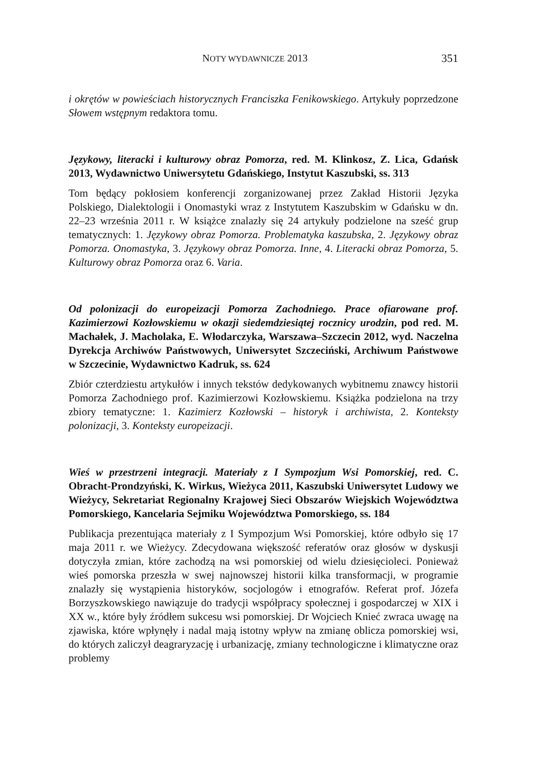NOTY WYDAWNICZE 2013 351
i okrętów w powieściach historycznych Franciszka Fenikowskiego. Artykuły poprzedzone Słowem wstępnym redaktora tomu.
Językowy, literacki i kulturowy obraz Pomorza, red. M. Klinkosz, Z. Lica, Gdańsk 2013, Wydawnictwo Uniwersytetu Gdańskiego, Instytut Kaszubski, ss. 313
Tom będący pokłosiem konferencji zorganizowanej przez Zakład Historii Języka Polskiego, Dialektologii i Onomastyki wraz z Instytutem Kaszubskim w Gdańsku w dn. 22–23 września 2011 r. W książce znalazły się 24 artykuły podzielone na sześć grup tematycznych: 1. Językowy obraz Pomorza. Problematyka kaszubska, 2. Językowy obraz Pomorza. Onomastyka, 3. Językowy obraz Pomorza. Inne, 4. Literacki obraz Pomorza, 5. Kulturowy obraz Pomorza oraz 6. Varia.
Od polonizacji do europeizacji Pomorza Zachodniego. Prace ofiarowane prof. Kazimierzowi Kozłowskiemu w okazji siedemdziesiątej rocznicy urodzin, pod red. M. Machałek, J. Macholaka, E. Włodarczyka, Warszawa–Szczecin 2012, wyd. Naczelna Dyrekcja Archiwów Państwowych, Uniwersytet Szczeciński, Archiwum Państwowe w Szczecinie, Wydawnictwo Kadruk, ss. 624
Zbiór czterdziestu artykułów i innych tekstów dedykowanych wybitnemu znawcy historii Pomorza Zachodniego prof. Kazimierzowi Kozłowskiemu. Książka podzielona na trzy zbiory tematyczne: 1. Kazimierz Kozłowski – historyk i archiwista, 2. Konteksty polonizacji, 3. Konteksty europeizacji.
Wieś w przestrzeni integracji. Materiały z I Sympozjum Wsi Pomorskiej, red. C. Obracht-Prondzyński, K. Wirkus, Wieżyca 2011, Kaszubski Uniwersytet Ludowy we Wieżycy, Sekretariat Regionalny Krajowej Sieci Obszarów Wiejskich Województwa Pomorskiego, Kancelaria Sejmiku Województwa Pomorskiego, ss. 184
Publikacja prezentująca materiały z I Sympozjum Wsi Pomorskiej, które odbyło się 17 maja 2011 r. we Wieżycy. Zdecydowana większość referatów oraz głosów w dyskusji dotyczyła zmian, które zachodzą na wsi pomorskiej od wielu dziesięcioleci. Ponieważ wieś pomorska przeszła w swej najnowszej historii kilka transformacji, w programie znalazły się wystąpienia historyków, socjologów i etnografów. Referat prof. Józefa Borzyszkowskiego nawiązuje do tradycji współpracy społecznej i gospodarczej w XIX i XX w., które były źródłem sukcesu wsi pomorskiej. Dr Wojciech Knieć zwraca uwagę na zjawiska, które wpłynęły i nadal mają istotny wpływ na zmianę oblicza pomorskiej wsi, do których zaliczył deagraryzację i urbanizację, zmiany technologiczne i klimatyczne oraz problemy